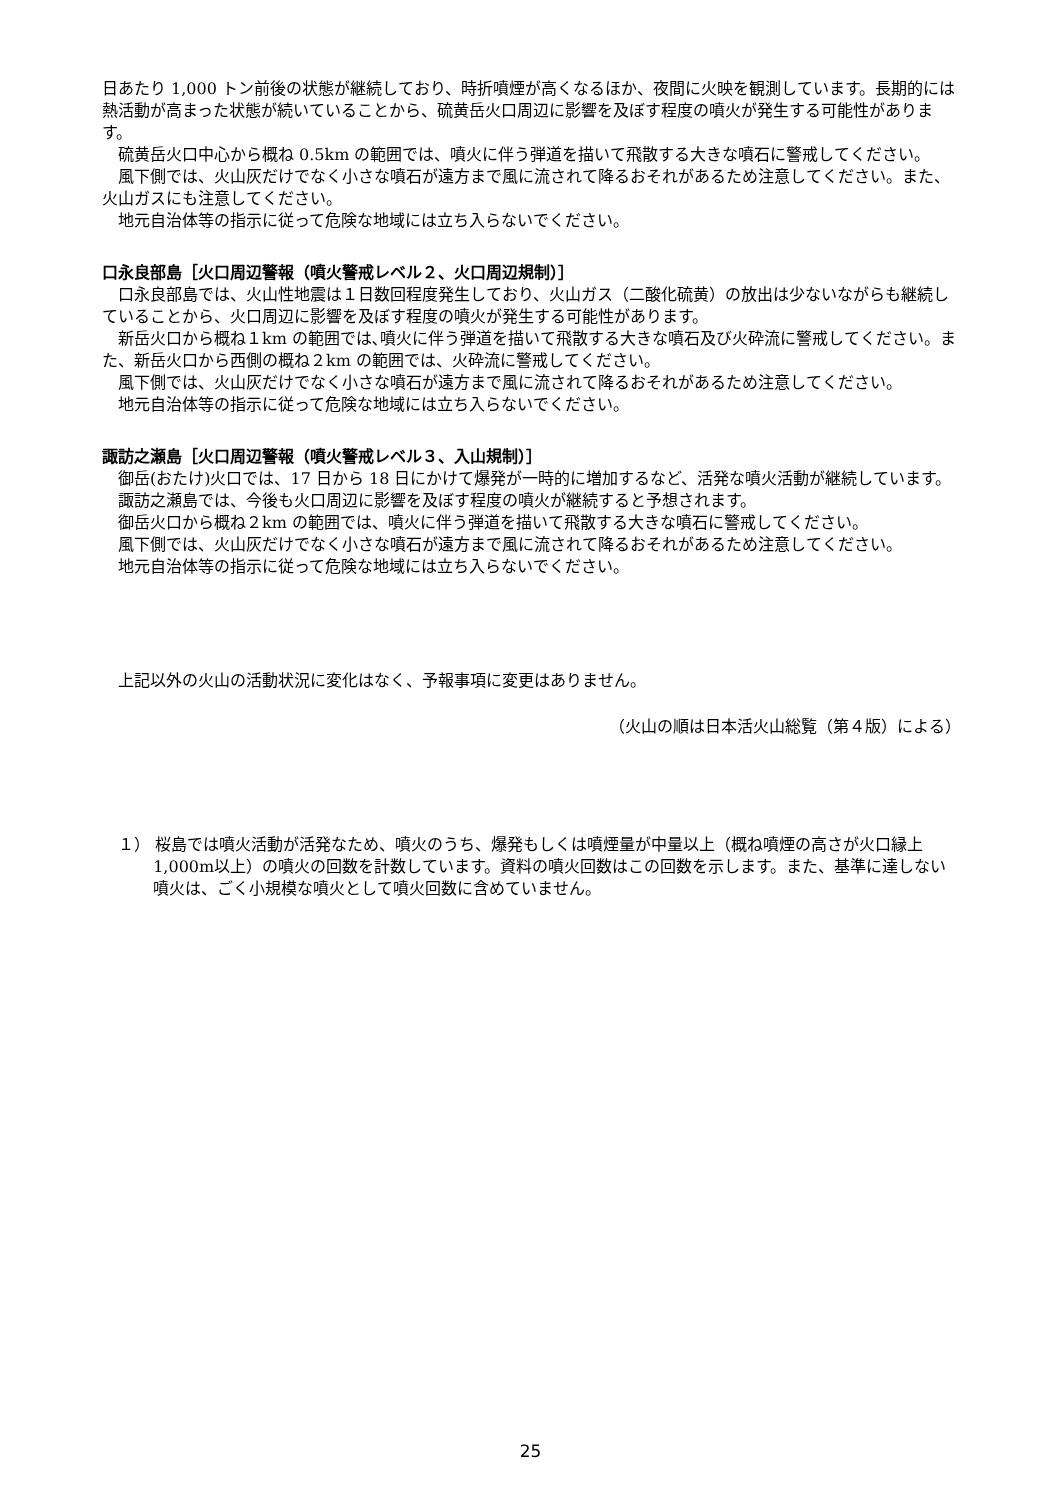日あたり 1,000 トン前後の状態が継続しており、時折噴煙が高くなるほか、夜間に火映を観測しています。長期的には熱活動が高まった状態が続いていることから、硫黄岳火口周辺に影響を及ぼす程度の噴火が発生する可能性があります。
硫黄岳火口中心から概ね 0.5km の範囲では、噴火に伴う弾道を描いて飛散する大きな噴石に警戒してください。
風下側では、火山灰だけでなく小さな噴石が遠方まで風に流されて降るおそれがあるため注意してください。また、火山ガスにも注意してください。
地元自治体等の指示に従って危険な地域には立ち入らないでください。
口永良部島［火口周辺警報（噴火警戒レベル２、火口周辺規制）］
口永良部島では、火山性地震は１日数回程度発生しており、火山ガス（二酸化硫黄）の放出は少ないながらも継続していることから、火口周辺に影響を及ぼす程度の噴火が発生する可能性があります。
新岳火口から概ね１km の範囲では､噴火に伴う弾道を描いて飛散する大きな噴石及び火砕流に警戒してください。また、新岳火口から西側の概ね２km の範囲では、火砕流に警戒してください。
風下側では、火山灰だけでなく小さな噴石が遠方まで風に流されて降るおそれがあるため注意してください。
地元自治体等の指示に従って危険な地域には立ち入らないでください。
諏訪之瀬島［火口周辺警報（噴火警戒レベル３、入山規制）］
御岳(おたけ)火口では、17 日から 18 日にかけて爆発が一時的に増加するなど、活発な噴火活動が継続しています。
諏訪之瀬島では、今後も火口周辺に影響を及ぼす程度の噴火が継続すると予想されます。
御岳火口から概ね２km の範囲では、噴火に伴う弾道を描いて飛散する大きな噴石に警戒してください。
風下側では、火山灰だけでなく小さな噴石が遠方まで風に流されて降るおそれがあるため注意してください。
地元自治体等の指示に従って危険な地域には立ち入らないでください。
上記以外の火山の活動状況に変化はなく、予報事項に変更はありません。
（火山の順は日本活火山総覧（第４版）による）
１） 桜島では噴火活動が活発なため、噴火のうち、爆発もしくは噴煙量が中量以上（概ね噴煙の高さが火口縁上 1,000m以上）の噴火の回数を計数しています。資料の噴火回数はこの回数を示します。また、基準に達しない噴火は、ごく小規模な噴火として噴火回数に含めていません。
25